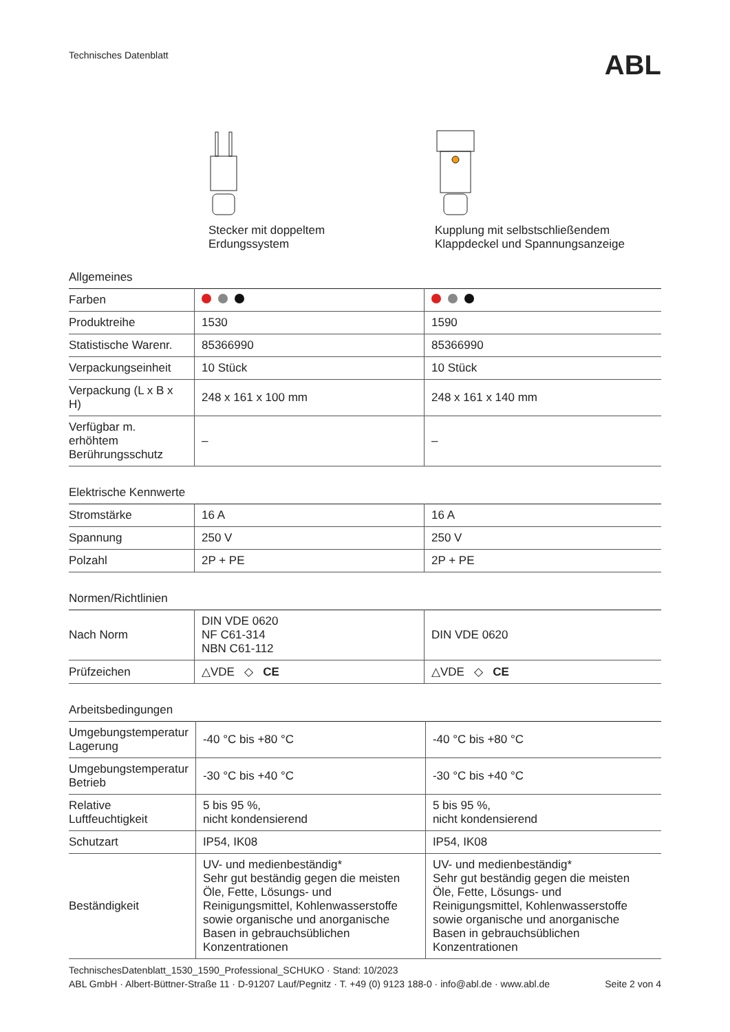Technisches Datenblatt
ABL
Stecker mit doppeltem
Erdungssystem
Kupplung mit selbstschließendem
Klappdeckel und Spannungsanzeige
Allgemeines
| Farben | | |
| Produktreihe | 1530 | 1590 |
| Statistische Warenr. | 85366990 | 85366990 |
| Verpackungseinheit | 10 Stück | 10 Stück |
| Verpackung (L x B x H) | 248 x 161 x 100 mm | 248 x 161 x 140 mm |
| Verfügbar m. erhöhtem Berührungsschutz | – | – |
Elektrische Kennwerte
| Stromstärke | 16 A | 16 A |
| Spannung | 250 V | 250 V |
| Polzahl | 2P + PE | 2P + PE |
Normen/Richtlinien
| Nach Norm | DIN VDE 0620 NF C61-314 NBN C61-112 | DIN VDE 0620 |
| Prüfzeichen | △VDE ◇ CE | △VDE ◇ CE |
Arbeitsbedingungen
| Umgebungstemperatur Lagerung | -40 °C bis +80 °C | -40 °C bis +80 °C |
| Umgebungstemperatur Betrieb | -30 °C bis +40 °C | -30 °C bis +40 °C |
| Relative Luftfeuchtigkeit | 5 bis 95 %, nicht kondensierend | 5 bis 95 %, nicht kondensierend |
| Schutzart | IP54, IK08 | IP54, IK08 |
| Beständigkeit | UV- und medienbeständig* Sehr gut beständig gegen die meisten Öle, Fette, Lösungs- und Reinigungsmittel, Kohlenwasserstoffe sowie organische und anorganische Basen in gebrauchsüblichen Konzentrationen | UV- und medienbeständig* Sehr gut beständig gegen die meisten Öle, Fette, Lösungs- und Reinigungsmittel, Kohlenwasserstoffe sowie organische und anorganische Basen in gebrauchsüblichen Konzentrationen |
TechnischesDatenblatt_1530_1590_Professional_SCHUKO · Stand: 10/2023
ABL GmbH · Albert-Büttner-Straße 11 · D-91207 Lauf/Pegnitz · T. +49 (0) 9123 188-0 · info@abl.de · www.abl.de Seite 2 von 4